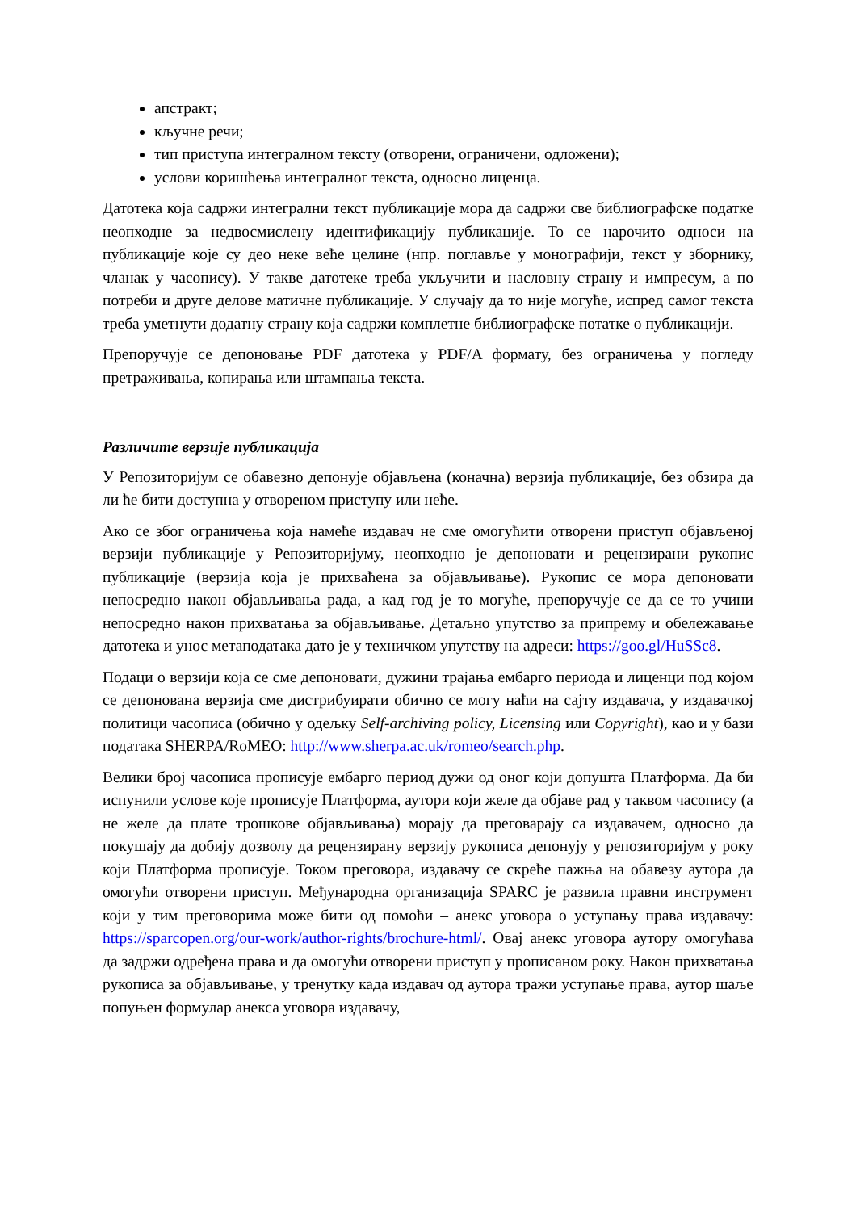апстракт;
кључне речи;
тип приступа интегралном тексту (отворени, ограничени, одложени);
услови коришћења интегралног текста, односно лиценца.
Датотека која садржи интегрални текст публикације мора да садржи све библиографске податке неопходне за недвосмислену идентификацију публикације. То се нарочито односи на публикације које су део неке веће целине (нпр. поглавље у монографији, текст у зборнику, чланак у часопису). У такве датотеке треба укључити и насловну страну и импресум, а по потреби и друге делове матичне публикације. У случају да то није могуће, испред самог текста треба уметнути додатну страну која садржи комплетне библиографске потатке о публикацији.
Препоручује се депоновање PDF датотека у PDF/A формату, без ограничења у погледу претраживања, копирања или штампања текста.
Различите верзије публикација
У Репозиторијум се обавезно депонује објављена (коначна) верзија публикације, без обзира да ли ће бити доступна у отвореном приступу или неће.
Ако се због ограничења која намеће издавач не сме омогућити отворени приступ објављеној верзији публикације у Репозиторијуму, неопходно је депоновати и рецензирани рукопис публикације (верзија која је прихваћена за објављивање). Рукопис се мора депоновати непосредно након објављивања рада, а кад год је то могуће, препоручује се да се то учини непосредно након прихватања за објављивање. Детаљно упутство за припрему и обележавање датотека и унос метаподатака дато је у техничком упутству на адреси: https://goo.gl/HuSSc8.
Подаци о верзији која се сме депоновати, дужини трајања ембарго периода и лиценци под којом се депонована верзија сме дистрибуирати обично се могу наћи на сајту издавача, у издавачкој политици часописа (обично у одељку Self-archiving policy, Licensing или Copyright), као и у бази података SHERPA/RoMEO: http://www.sherpa.ac.uk/romeo/search.php.
Велики број часописа прописује ембарго период дужи од оног који допушта Платформа. Да би испунили услове које прописује Платформа, аутори који желе да објаве рад у таквом часопису (а не желе да плате трошкове објављивања) морају да преговарају са издавачем, односно да покушају да добију дозволу да рецензирану верзију рукописа депонују у репозиторијум у року који Платформа прописује. Током преговора, издавачу се скреће пажња на обавезу аутора да омогући отворени приступ. Међународна организација SPARC је развила правни инструмент који у тим преговорима може бити од помоћи – анекс уговора о уступању права издавачу: https://sparcopen.org/our-work/author-rights/brochure-html/. Овај анекс уговора аутору омогућава да задржи одређена права и да омогући отворени приступ у прописаном року. Након прихватања рукописа за објављивање, у тренутку када издавач од аутора тражи уступање права, аутор шаље попуњен формулар анекса уговора издавачу,